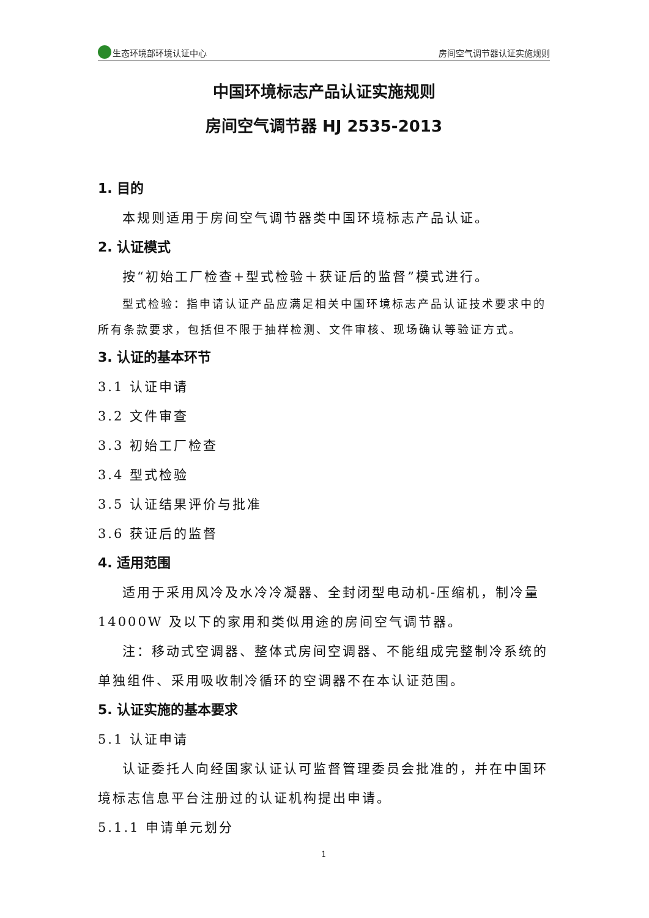生态环境部环境认证中心 房间空气调节器认证实施规则
中国环境标志产品认证实施规则
房间空气调节器 HJ 2535-2013
1. 目的
本规则适用于房间空气调节器类中国环境标志产品认证。
2. 认证模式
按“初始工厂检查+型式检验＋获证后的监督”模式进行。
型式检验：指申请认证产品应满足相关中国环境标志产品认证技术要求中的所有条款要求，包括但不限于抽样检测、文件审核、现场确认等验证方式。
3. 认证的基本环节
3.1 认证申请
3.2 文件审查
3.3 初始工厂检查
3.4 型式检验
3.5 认证结果评价与批准
3.6 获证后的监督
4. 适用范围
适用于采用风冷及水冷冷凝器、全封闭型电动机-压缩机，制冷量14000W 及以下的家用和类似用途的房间空气调节器。
注：移动式空调器、整体式房间空调器、不能组成完整制冷系统的单独组件、采用吸收制冷循环的空调器不在本认证范围。
5. 认证实施的基本要求
5.1 认证申请
认证委托人向经国家认证认可监督管理委员会批准的，并在中国环境标志信息平台注册过的认证机构提出申请。
5.1.1 申请单元划分
1